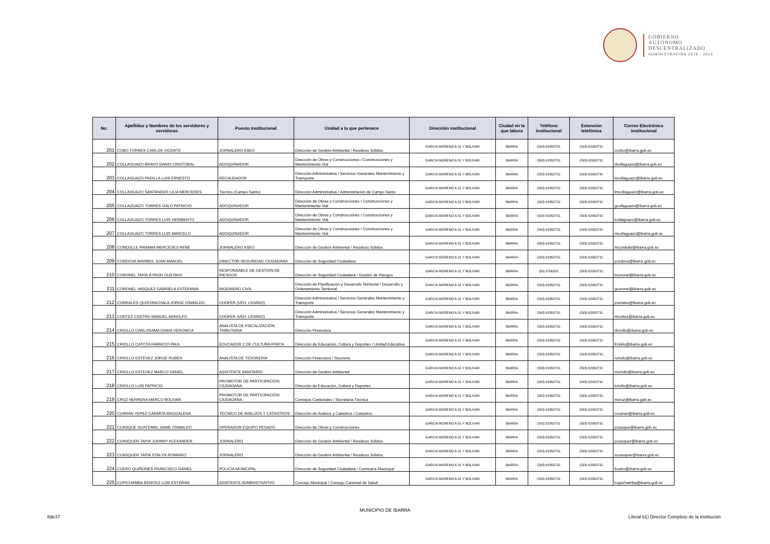GOBIERNO
AUTÓNOMO
DESCENTRALIZADO
ADMINISTRACIÓN 2019 - 2023
| No. | Apellidos y Nombres de los servidores y servidoras | Puesto Institucional | Unidad a la que pertenece | Dirección institucional | Ciudad en la que labora | Teléfono institucional | Extensión telefónica | Correo Electrónico institucional |
| --- | --- | --- | --- | --- | --- | --- | --- | --- |
| 201 | COBO TORRES CARLOS VICENTE | JORNALERO ASEO | Dirección de Gestión Ambiental / Residuos Sólidos | GARCIA MORENO 6-31 Y BOLIVAR | IBARRA | (593) 62950731 | (593) 62950731 | ccobo@ibarra.gob.ec |
| 202 | COLLAGUAZO BRAVO DARIO CRISTOBAL | ADOQUINADOR | Dirección de Obras y Construcciones / Construcciones y Mantenimiento Vial | GARCIA MORENO 6-31 Y BOLIVAR | IBARRA | (593) 62950731 | (593) 62950731 | dcollaguazo@ibarra.gob.ec |
| 203 | COLLAGUAZO PADILLA LUIS ERNESTO | RECAUDADOR | Dirección Administrativa / Servicios Generales Mantenimiento y Transporte | GARCIA MORENO 6-31 Y BOLIVAR | IBARRA | (593) 62950731 | (593) 62950731 | lecollaguazo@ibarra.gob.ec |
| 204 | COLLAGUAZO SANTANDER LILIA MERCEDES | Técnico (Campo Santo) | Dirección Administrativa / Administración de Campo Santo | GARCIA MORENO 6-31 Y BOLIVAR | IBARRA | (593) 62950731 | (593) 62950731 | lmcollaguazo@ibarra.gob.ec |
| 205 | COLLAGUAZO TORRES GALO PATRICIO | ADOQUINADOR | Dirección de Obras y Construcciones / Construcciones y Mantenimiento Vial | GARCIA MORENO 6-31 Y BOLIVAR | IBARRA | (593) 62950731 | (593) 62950731 | gcollaguazo@ibarra.gob.ec |
| 206 | COLLAGUAZO TORRES LUIS HERIBERTO | ADOQUINADOR | Dirección de Obras y Construcciones / Construcciones y Mantenimiento Vial | GARCIA MORENO 6-31 Y BOLIVAR | IBARRA | (593) 62950731 | (593) 62950731 | lcollaguazo@ibarra.gob.ec |
| 207 | COLLAGUAZO TORRES LUIS MARCELO | ADOQUINADOR | Dirección de Obras y Construcciones / Construcciones y Mantenimiento Vial | GARCIA MORENO 6-31 Y BOLIVAR | IBARRA | (593) 62950731 | (593) 62950731 | mcollaguazo@ibarra.gob.ec |
| 208 | CONDULLE PANAMA MERCEDES RENE | JORNALERO ASEO | Dirección de Gestión Ambiental / Residuos Sólidos | GARCIA MORENO 6-31 Y BOLIVAR | IBARRA | (593) 62950731 | (593) 62950731 | mcondulle@ibarra.gob.ec |
| 209 | CORDOVA MARMOL JUAN MANUEL | DIRECTOR SEGURIDAD CIUDADANA | Dirección de Seguridad Ciudadana | GARCIA MORENO 6-31 Y BOLIVAR | IBARRA | (593) 62950731 | (593) 62950731 | jcordova@ibarra.gob.ec |
| 210 | CORONEL TAPIA BYRON GUSTAVO | RESPONSABLE DE GESTION DE RIESGOS | Dirección de Seguridad Ciudadana / Gestión de Riesgos | GARCIA MORENO 6-31 Y BOLIVAR | IBARRA | (06) 3700201 | (593) 62950731 | bcoronel@ibarra.gob.ec |
| 211 | CORONEL VASQUEZ GABRIELA ESTEFANIA | INGENIERO CIVIL | Dirección de Planificación y Desarrollo Territorial / Desarrollo y Ordenamiento Territorial | GARCIA MORENO 6-31 Y BOLIVAR | IBARRA | (593) 62950731 | (593) 62950731 | gcoronel@ibarra.gob.ec |
| 212 | CORRALES QUISTANCHALA JORGE OSWALDO | CHOFER (VEH. LIVIANO) | Dirección Administrativa / Servicios Generales Mantenimiento y Transporte | GARCIA MORENO 6-31 Y BOLIVAR | IBARRA | (593) 62950731 | (593) 62950731 | jcorrales@ibarra.gob.ec |
| 213 | CORTEZ CASTRO MANUEL ARNOLFO | CHOFER (VEH. LIVIANO) | Dirección Administrativa / Servicios Generales Mantenimiento y Transporte | GARCIA MORENO 6-31 Y BOLIVAR | IBARRA | (593) 62950731 | (593) 62950731 | mcortez@ibarra.gob.ec |
| 214 | CRIOLLO CARLOSAMA DIANA VERONICA | ANALISTA DE FISCALIZACIÓN TRIBUTARIA | Dirección Financiera | GARCIA MORENO 6-31 Y BOLIVAR | IBARRA | (593) 62950731 | (593) 62950731 | dcriollo@ibarra.gob.ec |
| 215 | CRIOLLO CATOTA FABRICIO PAUL | EDUCADOR 2 DE CULTURA FÍSICA | Dirección de Educación, Cultura y Deportes / Unidad Educativa | GARCIA MORENO 6-31 Y BOLIVAR | IBARRA | (593) 62950731 | (593) 62950731 | fcriollo@ibarra.gob.ec |
| 216 | CRIOLLO ESTEVEZ JORGE RUBEN | ANALISTA DE TESORERÍA | Dirección Financiera / Tesorería | GARCIA MORENO 6-31 Y BOLIVAR | IBARRA | (593) 62950731 | (593) 62950731 | rcriollo@ibarra.gob.ec |
| 217 | CRIOLLO ESTEVEZ MARCO DANIEL | ASISTENTE SANITARIO | Dirección de Gestión Ambiental | GARCIA MORENO 6-31 Y BOLIVAR | IBARRA | (593) 62950731 | (593) 62950731 | mcriollo@ibarra.gob.ec |
| 218 | CRIOLLO LUIS PATRICIO | PROMOTOR DE PARTICIPACIÓN CIUDADANA | Dirección de Educación, Cultura y Deportes | GARCIA MORENO 6-31 Y BOLIVAR | IBARRA | (593) 62950731 | (593) 62950731 | lcriollo@ibarra.gob.ec |
| 219 | CRUZ HERRERA MARCO BOLIVAR | PROMOTOR DE PARTICIPACIÓN CIUDADANA | Consejos Cantonales / Secretaría Técnica | GARCIA MORENO 6-31 Y BOLIVAR | IBARRA | (593) 62950731 | (593) 62950731 | mcruz@ibarra.gob.ec |
| 220 | CUARAN YEPEZ CARMITA MAGDALENA | TÉCNICO DE AVALÚOS Y CATASTROS | Dirección de Avalúos y Catastros / Catastros | GARCIA MORENO 6-31 Y BOLIVAR | IBARRA | (593) 62950731 | (593) 62950731 | ccuaran@ibarra.gob.ec |
| 221 | CUASQUE GUATEMAL JAIME OSWALDO | OPERADOR EQUIPO PESADO | Dirección de Obras y Construcciones | GARCIA MORENO 6-31 Y BOLIVAR | IBARRA | (593) 62950731 | (593) 62950731 | jcuasque@ibarra.gob.ec |
| 222 | CUASQUER TAPIA JOHNNY ALEXANDER | JORNALERO | Dirección de Gestión Ambiental / Residuos Sólidos | GARCIA MORENO 6-31 Y BOLIVAR | IBARRA | (593) 62950731 | (593) 62950731 | jcuasquer@ibarra.gob.ec |
| 223 | CUASQUER TAPIA STALYN ROMARIO | JORNALERO | Dirección de Gestión Ambiental / Residuos Sólidos | GARCIA MORENO 6-31 Y BOLIVAR | IBARRA | (593) 62950731 | (593) 62950731 | scuasquer@ibarra.gob.ec |
| 224 | CUERO QUIÑONES FRANCISCO DANIEL | POLICÍA MUNICIPAL | Dirección de Seguridad Ciudadana / Comisaría Municipal | GARCIA MORENO 6-31 Y BOLIVAR | IBARRA | (593) 62950731 | (593) 62950731 | fcuero@ibarra.gob.ec |
| 225 | CUPICHAMBA BENITEZ LUIS ESTEBAN | ASISTENTE ADMINISTRATIVO | Concejo Municipal / Consejo Cantonal de Salud | GARCIA MORENO 6-31 Y BOLIVAR | IBARRA | (593) 62950731 | (593) 62950731 | lcupichamba@ibarra.gob.ec |
MUNICIPIO DE IBARRA
8de37
Literal b1) Director Completo de la Institución